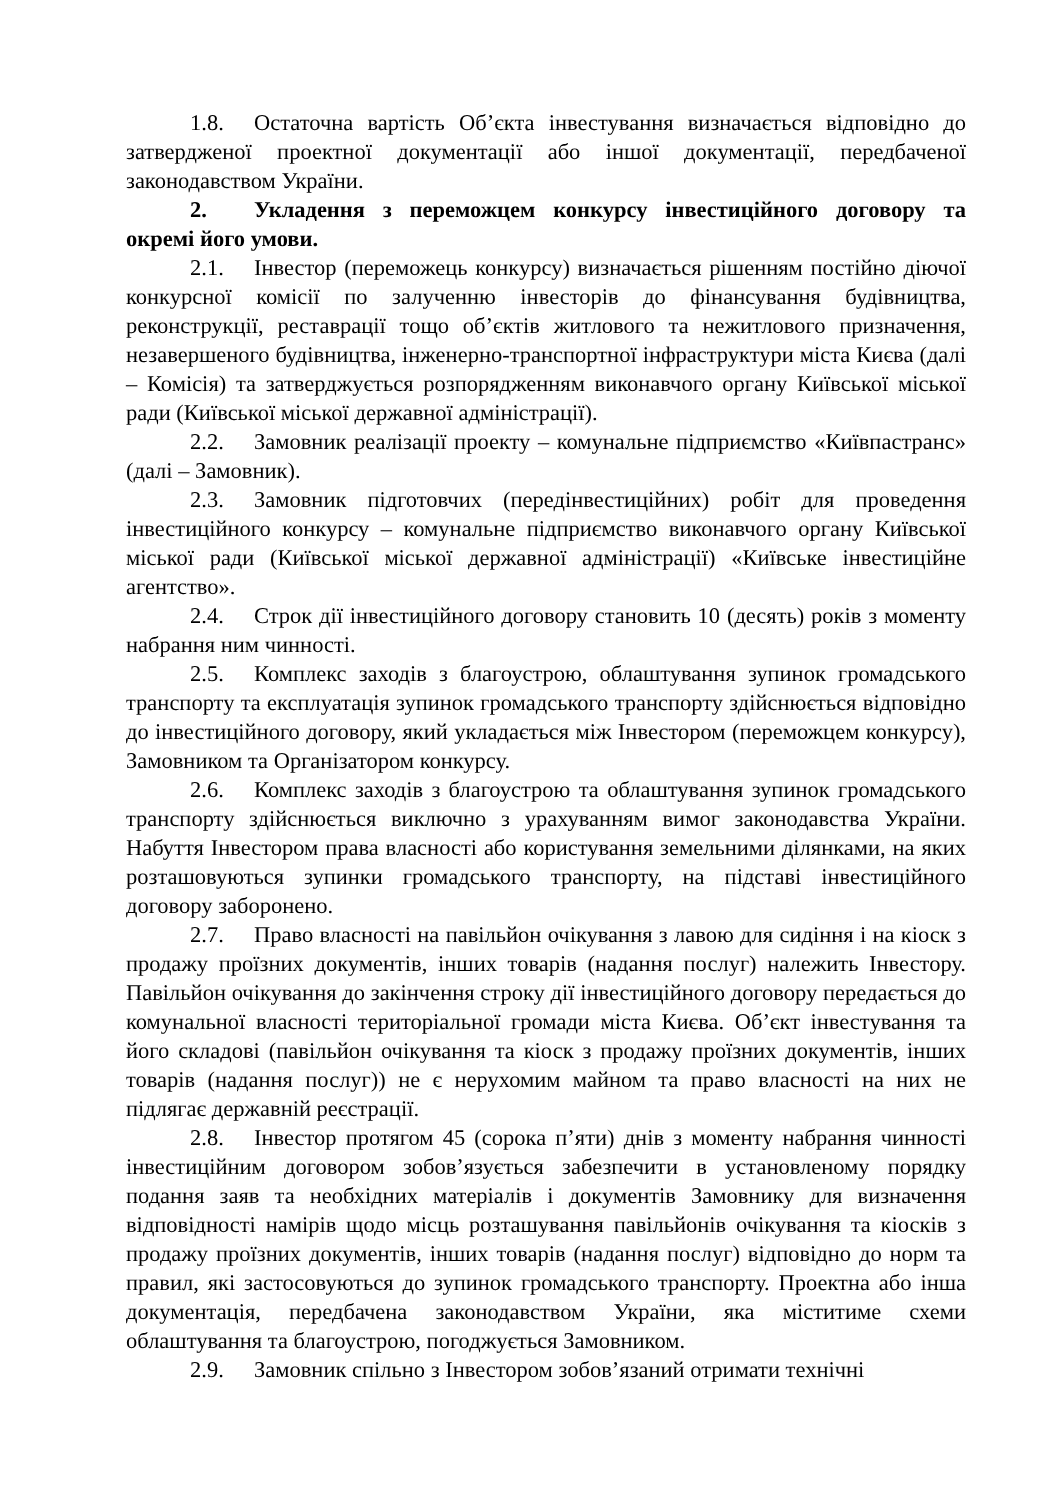1.8. Остаточна вартість Об’єкта інвестування визначається відповідно до затвердженої проектної документації або іншої документації, передбаченої законодавством України.
2. Укладення з переможцем конкурсу інвестиційного договору та окремі його умови.
2.1. Інвестор (переможець конкурсу) визначається рішенням постійно діючої конкурсної комісії по залученню інвесторів до фінансування будівництва, реконструкції, реставрації тощо об’єктів житлового та нежитлового призначення, незавершеного будівництва, інженерно-транспортної інфраструктури міста Києва (далі – Комісія) та затверджується розпорядженням виконавчого органу Київської міської ради (Київської міської державної адміністрації).
2.2. Замовник реалізації проекту – комунальне підприємство «Київпастранс» (далі – Замовник).
2.3. Замовник підготовчих (передінвестиційних) робіт для проведення інвестиційного конкурсу – комунальне підприємство виконавчого органу Київської міської ради (Київської міської державної адміністрації) «Київське інвестиційне агентство».
2.4. Строк дії інвестиційного договору становить 10 (десять) років з моменту набрання ним чинності.
2.5. Комплекс заходів з благоустрою, облаштування зупинок громадського транспорту та експлуатація зупинок громадського транспорту здійснюється відповідно до інвестиційного договору, який укладається між Інвестором (переможцем конкурсу), Замовником та Організатором конкурсу.
2.6. Комплекс заходів з благоустрою та облаштування зупинок громадського транспорту здійснюється виключно з урахуванням вимог законодавства України. Набуття Інвестором права власності або користування земельними ділянками, на яких розташовуються зупинки громадського транспорту, на підставі інвестиційного договору заборонено.
2.7. Право власності на павільйон очікування з лавою для сидіння і на кіоск з продажу проїзних документів, інших товарів (надання послуг) належить Інвестору. Павільйон очікування до закінчення строку дії інвестиційного договору передається до комунальної власності територіальної громади міста Києва. Об’єкт інвестування та його складові (павільйон очікування та кіоск з продажу проїзних документів, інших товарів (надання послуг)) не є нерухомим майном та право власності на них не підлягає державній реєстрації.
2.8. Інвестор протягом 45 (сорока п’яти) днів з моменту набрання чинності інвестиційним договором зобов’язується забезпечити в установленому порядку подання заяв та необхідних матеріалів і документів Замовнику для визначення відповідності намірів щодо місць розташування павільйонів очікування та кіосків з продажу проїзних документів, інших товарів (надання послуг) відповідно до норм та правил, які застосовуються до зупинок громадського транспорту. Проектна або інша документація, передбачена законодавством України, яка міститиме схеми облаштування та благоустрою, погоджується Замовником.
2.9. Замовник спільно з Інвестором зобов’язаний отримати технічні